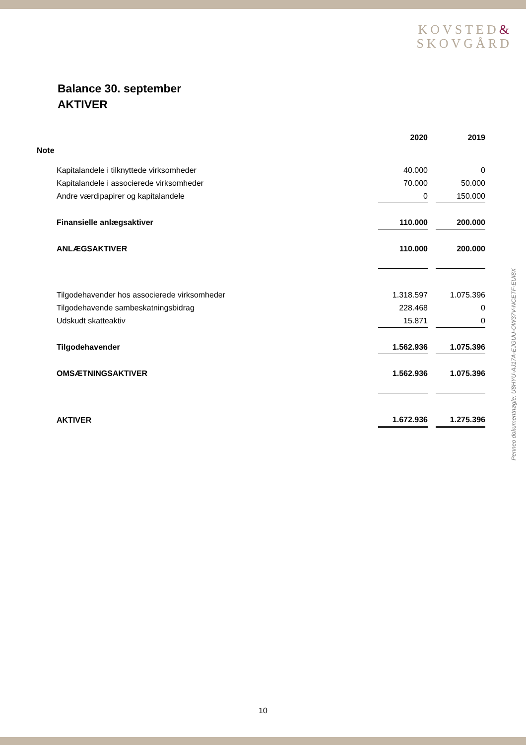KOVSTED&
SKOVGÅRD
Balance 30. september
AKTIVER
| | | 2020 | | 2019 |
| --- | --- | --- | --- | --- |
| Note | | | | |
| | Kapitalandele i tilknyttede virksomheder | 40.000 | | 0 |
| | Kapitalandele i associerede virksomheder | 70.000 | | 50.000 |
| | Andre værdipapirer og kapitalandele | 0 | | 150.000 |
| | Finansielle anlægsaktiver | 110.000 | | 200.000 |
| | ANLÆGSAKTIVER | 110.000 | | 200.000 |
| | Tilgodehavender hos associerede virksomheder | 1.318.597 | | 1.075.396 |
| | Tilgodehavende sambeskatningsbidrag | 228.468 | | 0 |
| | Udskudt skatteaktiv | 15.871 | | 0 |
| | Tilgodehavender | 1.562.936 | | 1.075.396 |
| | OMSÆTNINGSAKTIVER | 1.562.936 | | 1.075.396 |
| | AKTIVER | 1.672.936 | | 1.275.396 |
Penneo dokumentnøgle: U8HYU-AJ17A-EJGUU-OW37V-NCETF-EUI8X
10